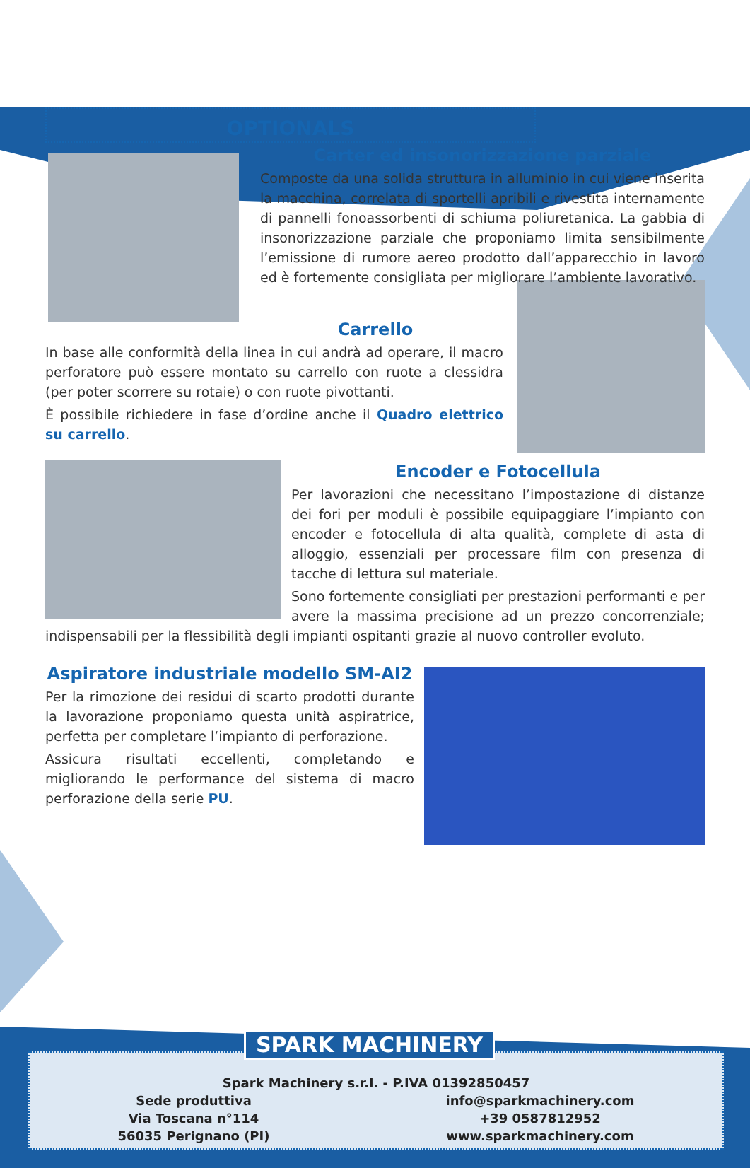OPTIONALS
Carter ed insonorizzazione parziale
Composte da una solida struttura in alluminio in cui viene inserita la macchina, correlata di sportelli apribili e rivestita internamente di pannelli fonoassorbenti di schiuma poliuretanica. La gabbia di insonorizzazione parziale che proponiamo limita sensibilmente l’emissione di rumore aereo prodotto dall’apparecchio in lavoro ed è fortemente consigliata per migliorare l’ambiente lavorativo.
Carrello
In base alle conformità della linea in cui andrà ad operare, il macro perforatore può essere montato su carrello con ruote a clessidra (per poter scorrere su rotaie) o con ruote pivottanti.
È possibile richiedere in fase d’ordine anche il Quadro elettrico su carrello.
Encoder e Fotocellula
Per lavorazioni che necessitano l’impostazione di distanze dei fori per moduli è possibile equipaggiare l’impianto con encoder e fotocellula di alta qualità, complete di asta di alloggio, essenziali per processare film con presenza di tacche di lettura sul materiale.
Sono fortemente consigliati per prestazioni performanti e per avere la massima precisione ad un prezzo concorrenziale; indispensabili per la flessibilità degli impianti ospitanti grazie al nuovo controller evoluto.
Aspiratore industriale modello SM-AI2
Per la rimozione dei residui di scarto prodotti durante la lavorazione proponiamo questa unità aspiratrice, perfetta per completare l’impianto di perforazione.
Assicura risultati eccellenti, completando e migliorando le performance del sistema di macro perforazione della serie PU.
Spark Machinery s.r.l. - P.IVA 01392850457
Sede produttiva
Via Toscana n°114
56035 Perignano (PI)
info@sparkmachinery.com
+39 0587812952
www.sparkmachinery.com
SPARK MACHINERY